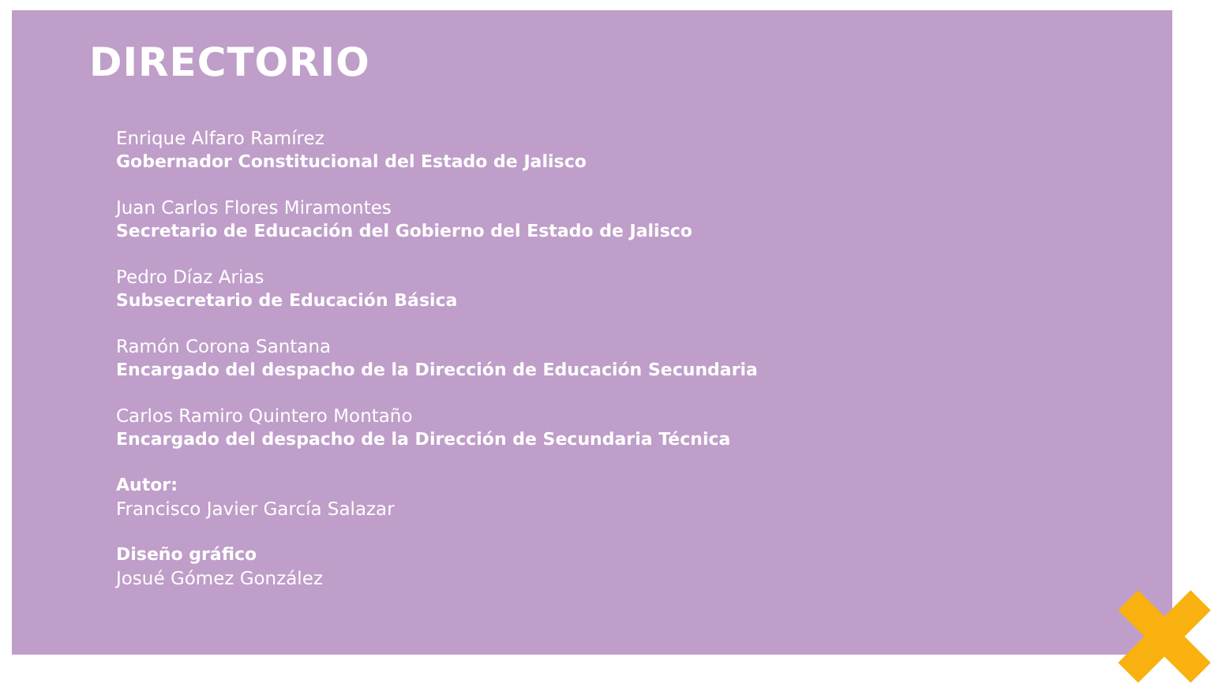DIRECTORIO
Enrique Alfaro Ramírez
Gobernador Constitucional del Estado de Jalisco
Juan Carlos Flores Miramontes
Secretario de Educación del Gobierno del Estado de Jalisco
Pedro Díaz Arias
Subsecretario de Educación Básica
Ramón Corona Santana
Encargado del despacho de la Dirección de Educación Secundaria
Carlos Ramiro Quintero Montaño
Encargado del despacho de la Dirección de Secundaria Técnica
Autor:
Francisco Javier García Salazar
Diseño gráfico
Josué Gómez González